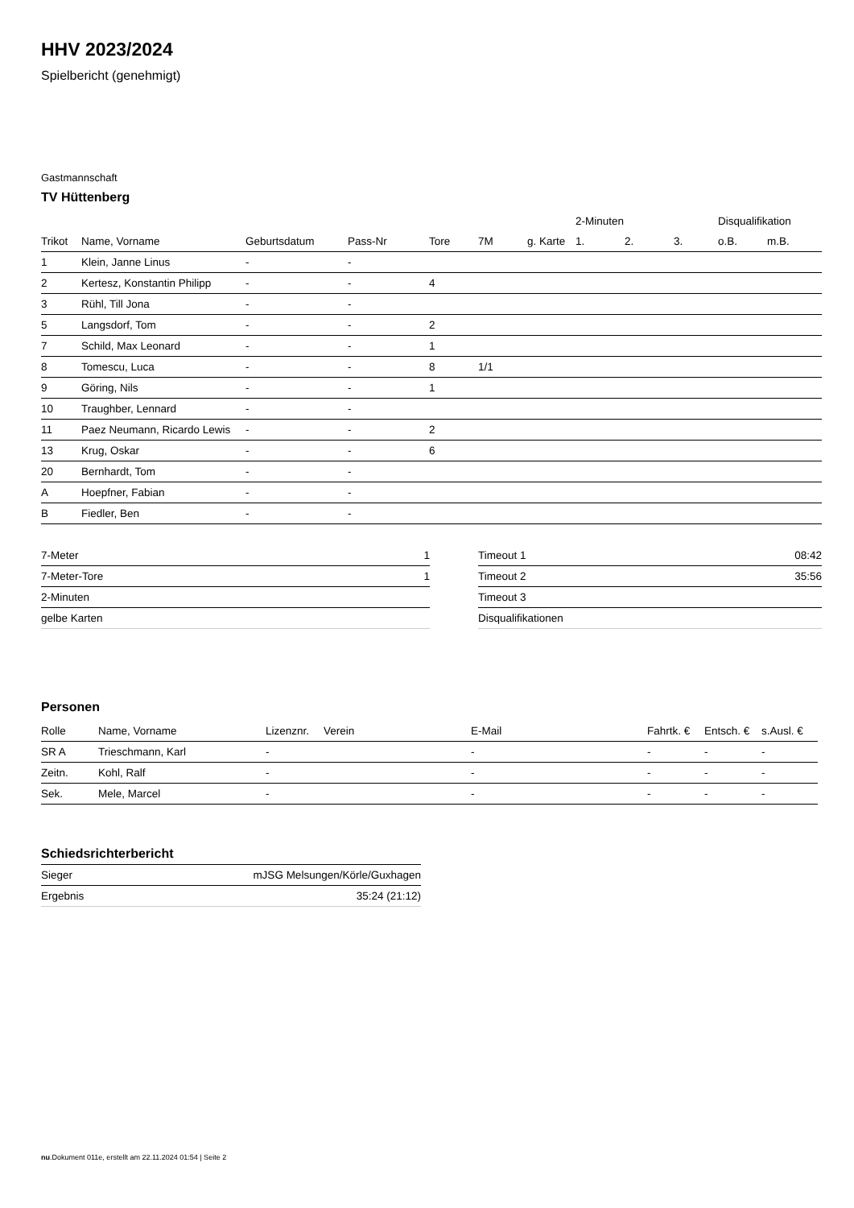HHV 2023/2024
Spielbericht (genehmigt)
Gastmannschaft
TV Hüttenberg
| | | | | | | | 2-Minuten | | | Disqualifikation | |
| Trikot | Name, Vorname | Geburtsdatum | Pass-Nr | Tore | 7M | g. Karte | 1. | 2. | 3. | o.B. | m.B. |
| 1 | Klein, Janne Linus | - | - | | | | | | | | |
| 2 | Kertesz, Konstantin Philipp | - | - | 4 | | | | | | | |
| 3 | Rühl, Till Jona | - | - | | | | | | | | |
| 5 | Langsdorf, Tom | - | - | 2 | | | | | | | |
| 7 | Schild, Max Leonard | - | - | 1 | | | | | | | |
| 8 | Tomescu, Luca | - | - | 8 | 1/1 | | | | | | |
| 9 | Göring, Nils | - | - | 1 | | | | | | | |
| 10 | Traughber, Lennard | - | - | | | | | | | | |
| 11 | Paez Neumann, Ricardo Lewis | - | - | 2 | | | | | | | |
| 13 | Krug, Oskar | - | - | 6 | | | | | | | |
| 20 | Bernhardt, Tom | - | - | | | | | | | | |
| A | Hoepfner, Fabian | - | - | | | | | | | | |
| B | Fiedler, Ben | - | - | | | | | | | | |
| 7-Meter | 1 |
| 7-Meter-Tore | 1 |
| 2-Minuten | |
| gelbe Karten | |
| Timeout 1 | 08:42 |
| Timeout 2 | 35:56 |
| Timeout 3 | |
| Disqualifikationen | |
Personen
| Rolle | Name, Vorname | Lizenznr. | Verein | E-Mail | Fahrtk. € | Entsch. € | s.Ausl. € |
| --- | --- | --- | --- | --- | --- | --- | --- |
| SR A | Trieschmann, Karl | - | | - | - | - | - |
| Zeitn. | Kohl, Ralf | - | | - | - | - | - |
| Sek. | Mele, Marcel | - | | - | - | - | - |
Schiedsrichterbericht
| Sieger | mJSG Melsungen/Körle/Guxhagen |
| Ergebnis | 35:24 (21:12) |
nu.Dokument 011e, erstellt am 22.11.2024 01:54 | Seite 2